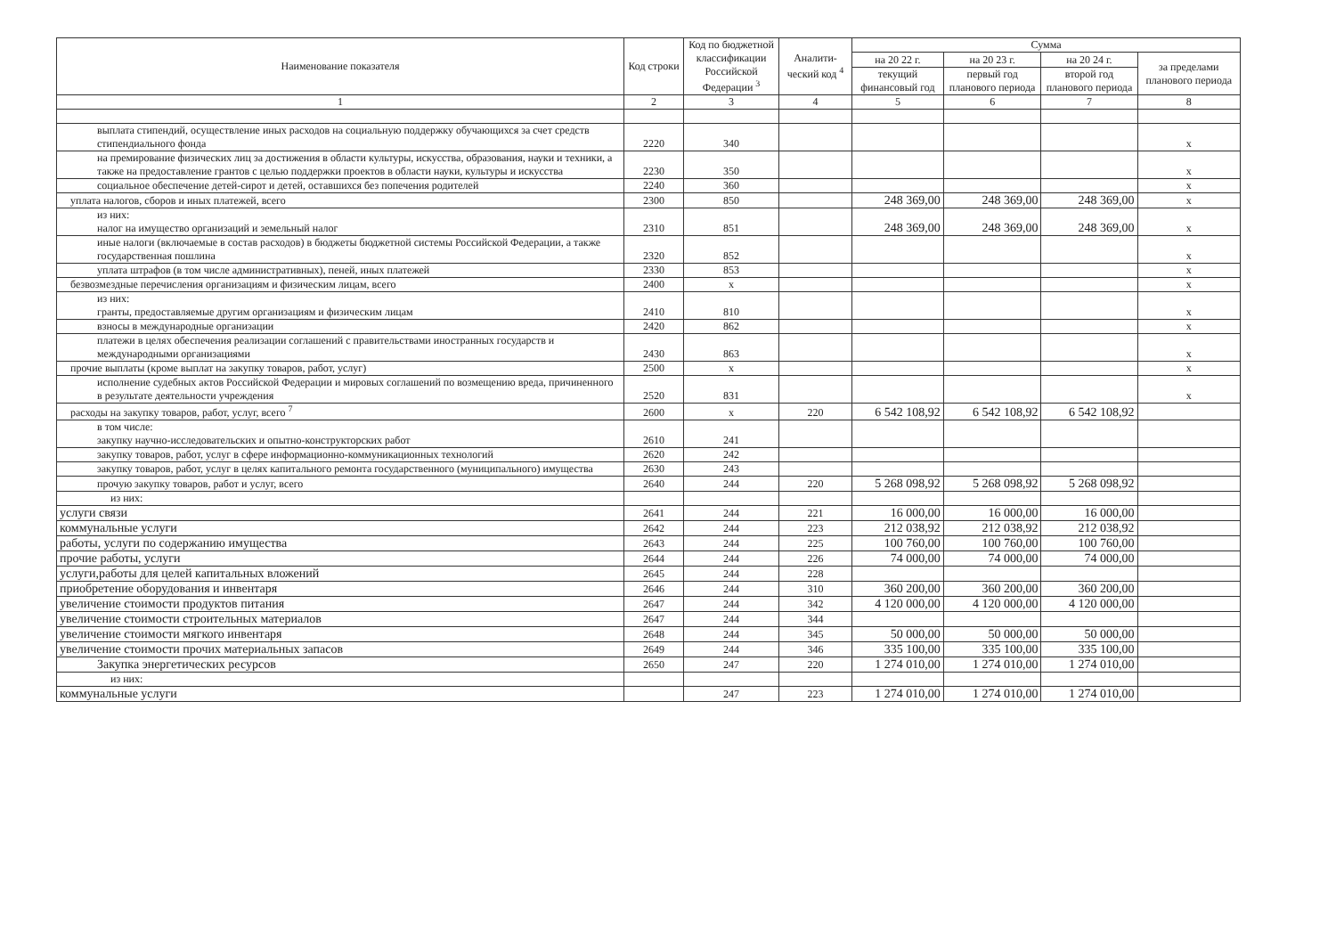| Наименование показателя | Код строки | Код по бюджетной классификации Российской Федерации <sup>3</sup> | Аналити-ческий код <sup>4</sup> | Сумма | | | |
| --- | --- | --- | --- | --- | --- | --- | --- |
| | | | | на 20 22 г. | на 20 23 г. | на 20 24 г. | за пределами планового периода |
| | | | | текущий финансовый год | первый год планового периода | второй год планового периода | |
| 1 | 2 | 3 | 4 | 5 | 6 | 7 | 8 |
| выплата стипендий, осуществление иных расходов на социальную поддержку обучающихся за счет средств стипендиального фонда | 2220 | 340 | | | | | x |
| на премирование физических лиц за достижения в области культуры, искусства, образования, науки и техники, а также на предоставление грантов с целью поддержки проектов в области науки, культуры и искусства | 2230 | 350 | | | | | x |
| социальное обеспечение детей-сирот и детей, оставшихся без попечения родителей | 2240 | 360 | | | | | x |
| уплата налогов, сборов и иных платежей, всего | 2300 | 850 | | 248 369,00 | 248 369,00 | 248 369,00 | x |
| из них: налог на имущество организаций и земельный налог | 2310 | 851 | | 248 369,00 | 248 369,00 | 248 369,00 | x |
| иные налоги (включаемые в состав расходов) в бюджеты бюджетной системы Российской Федерации, а также государственная пошлина | 2320 | 852 | | | | | x |
| уплата штрафов (в том числе административных), пеней, иных платежей | 2330 | 853 | | | | | x |
| безвозмездные перечисления организациям и физическим лицам, всего | 2400 | x | | | | | x |
| из них: гранты, предоставляемые другим организациям и физическим лицам | 2410 | 810 | | | | | x |
| взносы в международные организации | 2420 | 862 | | | | | x |
| платежи в целях обеспечения реализации соглашений с правительствами иностранных государств и международными организациями | 2430 | 863 | | | | | x |
| прочие выплаты (кроме выплат на закупку товаров, работ, услуг) | 2500 | x | | | | | x |
| исполнение судебных актов Российской Федерации и мировых соглашений по возмещению вреда, причиненного в результате деятельности учреждения | 2520 | 831 | | | | | x |
| расходы на закупку товаров, работ, услуг, всего <sup>7</sup> | 2600 | x | 220 | 6 542 108,92 | 6 542 108,92 | 6 542 108,92 | |
| в том числе: закупку научно-исследовательских и опытно-конструкторских работ | 2610 | 241 | | | | | |
| закупку товаров, работ, услуг в сфере информационно-коммуникационных технологий | 2620 | 242 | | | | | |
| закупку товаров, работ, услуг в целях капитального ремонта государственного (муниципального) имущества | 2630 | 243 | | | | | |
| прочую закупку товаров, работ и услуг, всего | 2640 | 244 | 220 | 5 268 098,92 | 5 268 098,92 | 5 268 098,92 | |
| из них: | | | | | | | |
| услуги связи | 2641 | 244 | 221 | 16 000,00 | 16 000,00 | 16 000,00 | |
| коммунальные услуги | 2642 | 244 | 223 | 212 038,92 | 212 038,92 | 212 038,92 | |
| работы, услуги по содержанию имущества | 2643 | 244 | 225 | 100 760,00 | 100 760,00 | 100 760,00 | |
| прочие работы, услуги | 2644 | 244 | 226 | 74 000,00 | 74 000,00 | 74 000,00 | |
| услуги,работы для целей капитальных вложений | 2645 | 244 | 228 | | | | |
| приобретение оборудования и инвентаря | 2646 | 244 | 310 | 360 200,00 | 360 200,00 | 360 200,00 | |
| увеличение стоимости продуктов питания | 2647 | 244 | 342 | 4 120 000,00 | 4 120 000,00 | 4 120 000,00 | |
| увеличение стоимости строительных материалов | 2647 | 244 | 344 | | | | |
| увеличение стоимости мягкого инвентаря | 2648 | 244 | 345 | 50 000,00 | 50 000,00 | 50 000,00 | |
| увеличение стоимости прочих материальных запасов | 2649 | 244 | 346 | 335 100,00 | 335 100,00 | 335 100,00 | |
| Закупка энергетических ресурсов | 2650 | 247 | 220 | 1 274 010,00 | 1 274 010,00 | 1 274 010,00 | |
| из них: | | | | | | | |
| коммунальные услуги | | 247 | 223 | 1 274 010,00 | 1 274 010,00 | 1 274 010,00 | |